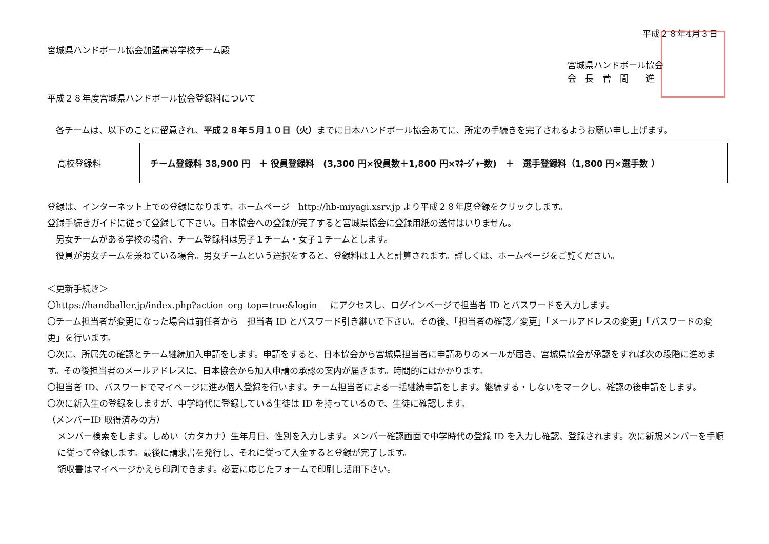平成２８年4月３日
宮城県ハンドボール協会加盟高等学校チーム殿
宮城県ハンドボール協会
会　長　菅　間　　進
平成２８年度宮城県ハンドボール協会登録料について
　各チームは、以下のことに留意され、平成２８年５月１０日（火）までに日本ハンドボール協会あてに、所定の手続きを完了されるようお願い申し上げます。
高校登録料
チーム登録料 38,900 円　＋ 役員登録料　(3,300 円×役員数＋1,800 円×ﾏﾈｰｼﾞｬｰ数)　＋　選手登録料（1,800 円×選手数 ）
登録は、インターネット上での登録になります。ホームページ　http://hb-miyagi.xsrv.jp より平成２８年度登録をクリックします。
登録手続きガイドに従って登録して下さい。日本協会への登録が完了すると宮城県協会に登録用紙の送付はいりません。
　男女チームがある学校の場合、チーム登録料は男子１チーム・女子１チームとします。
　役員が男女チームを兼ねている場合。男女チームという選択をすると、登録料は１人と計算されます。詳しくは、ホームページをご覧ください。
＜更新手続き＞
〇https://handballer.jp/index.php?action_org_top=true&login_　にアクセスし、ログインページで担当者 ID とパスワードを入力します。
〇チーム担当者が変更になった場合は前任者から　担当者 ID とパスワード引き継いで下さい。その後、「担当者の確認／変更」「メールアドレスの変更」「パスワードの変更」を行います。
〇次に、所属先の確認とチーム継続加入申請をします。申請をすると、日本協会から宮城県担当者に申請ありのメールが届き、宮城県協会が承認をすれば次の段階に進めます。その後担当者のメールアドレスに、日本協会から加入申請の承認の案内が届きます。時間的にはかかります。
〇担当者 ID、パスワードでマイページに進み個人登録を行います。チーム担当者による一括継続申請をします。継続する・しないをマークし、確認の後申請をします。
〇次に新入生の登録をしますが、中学時代に登録している生徒は ID を持っているので、生徒に確認します。
（メンバーID 取得済みの方）
メンバー検索をします。しめい（カタカナ）生年月日、性別を入力します。メンバー確認画面で中学時代の登録 ID を入力し確認、登録されます。次に新規メンバーを手順に従って登録します。最後に請求書を発行し、それに従って入金すると登録が完了します。
領収書はマイページかえら印刷できます。必要に応じたフォームで印刷し活用下さい。